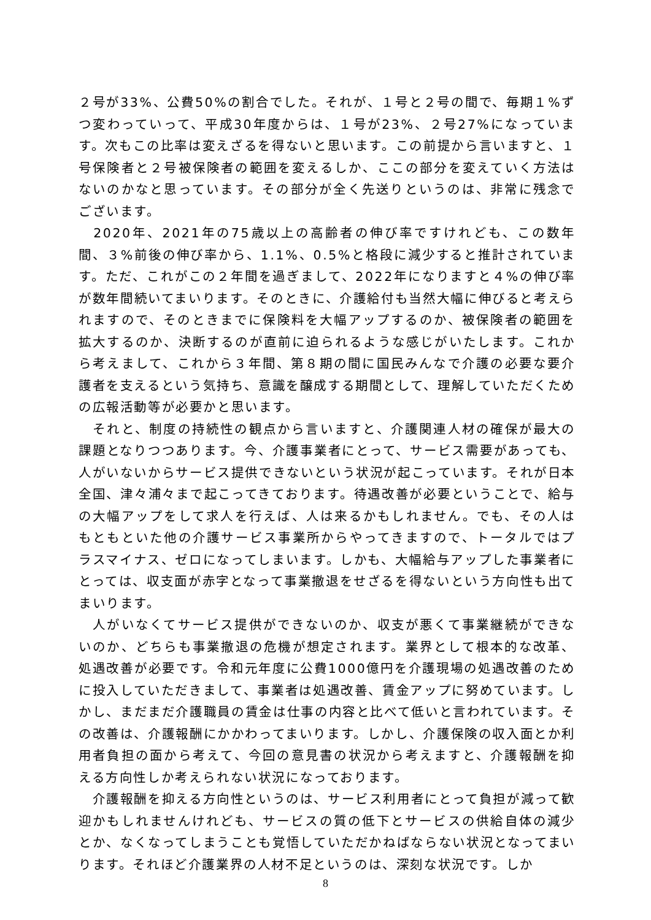２号が33%、公費50%の割合でした。それが、１号と２号の間で、毎期１%ずつ変わっていって、平成30年度からは、１号が23%、２号27%になっています。次もこの比率は変えざるを得ないと思います。この前提から言いますと、１号保険者と２号被保険者の範囲を変えるしか、ここの部分を変えていく方法はないのかなと思っています。その部分が全く先送りというのは、非常に残念でございます。
　2020年、2021年の75歳以上の高齢者の伸び率ですけれども、この数年間、３%前後の伸び率から、1.1%、0.5%と格段に減少すると推計されています。ただ、これがこの２年間を過ぎまして、2022年になりますと４%の伸び率が数年間続いてまいります。そのときに、介護給付も当然大幅に伸びると考えられますので、そのときまでに保険料を大幅アップするのか、被保険者の範囲を拡大するのか、決断するのが直前に迫られるような感じがいたします。これから考えまして、これから３年間、第８期の間に国民みんなで介護の必要な要介護者を支えるという気持ち、意識を醸成する期間として、理解していただくための広報活動等が必要かと思います。
　それと、制度の持続性の観点から言いますと、介護関連人材の確保が最大の課題となりつつあります。今、介護事業者にとって、サービス需要があっても、人がいないからサービス提供できないという状況が起こっています。それが日本全国、津々浦々まで起こってきております。待遇改善が必要ということで、給与の大幅アップをして求人を行えば、人は来るかもしれません。でも、その人はもともといた他の介護サービス事業所からやってきますので、トータルではプラスマイナス、ゼロになってしまいます。しかも、大幅給与アップした事業者にとっては、収支面が赤字となって事業撤退をせざるを得ないという方向性も出てまいります。
　人がいなくてサービス提供ができないのか、収支が悪くて事業継続ができないのか、どちらも事業撤退の危機が想定されます。業界として根本的な改革、処遇改善が必要です。令和元年度に公費1000億円を介護現場の処遇改善のために投入していただきまして、事業者は処遇改善、賃金アップに努めています。しかし、まだまだ介護職員の賃金は仕事の内容と比べて低いと言われています。その改善は、介護報酬にかかわってまいります。しかし、介護保険の収入面とか利用者負担の面から考えて、今回の意見書の状況から考えますと、介護報酬を抑える方向性しか考えられない状況になっております。
　介護報酬を抑える方向性というのは、サービス利用者にとって負担が減って歓迎かもしれませんけれども、サービスの質の低下とサービスの供給自体の減少とか、なくなってしまうことも覚悟していただかねばならない状況となってまいります。それほど介護業界の人材不足というのは、深刻な状況です。しか
8